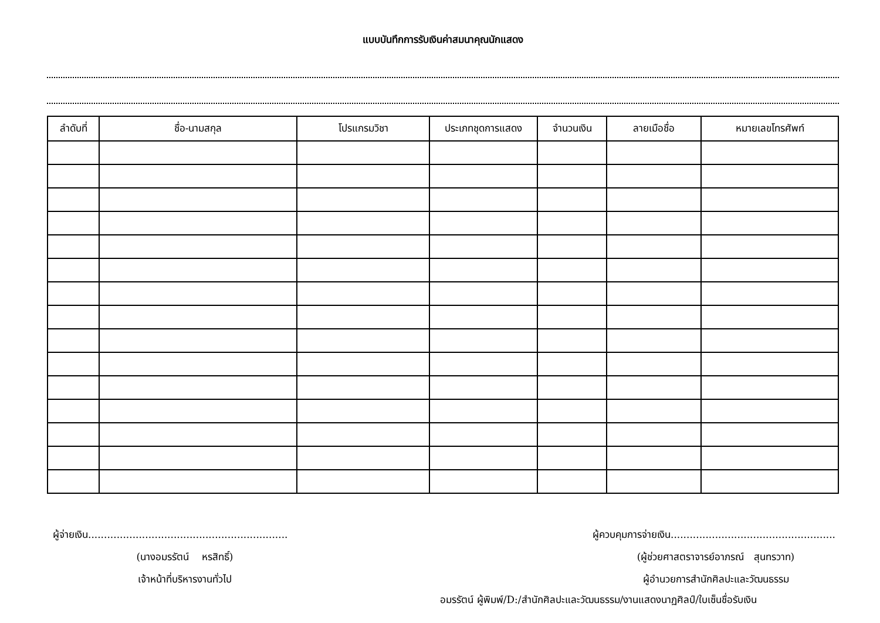แบบบันทึกการรับเงินค่าสมนาคุณนักแสดง
| ลำดับที่ | ชื่อ-นามสกุล | โปรแกรมวิชา | ประเภทชุดการแสดง | จำนวนเงิน | ลายเมือชื่อ | หมายเลขโทรศัพท์ |
| --- | --- | --- | --- | --- | --- | --- |
ผู้จ่ายเงิน...............................................................
(นางอมรรัตน์ หรสิทธิ์)
เจ้าหน้าที่บริหารงานทั่วไป
ผู้ควบคุมการจ่ายเงิน....................................................
(ผู้ช่วยศาสตราจารย์อาภรณ์ สุนทรวาท)
ผู้อำนวยการสำนักศิลปะและวัฒนธรรม
อมรรัตน์ ผู้พิมพ์/D:/สำนักศิลปะและวัฒนธรรม/งานแสดงนาฏศิลป์/ใบเซ็นชื่อรับเงิน